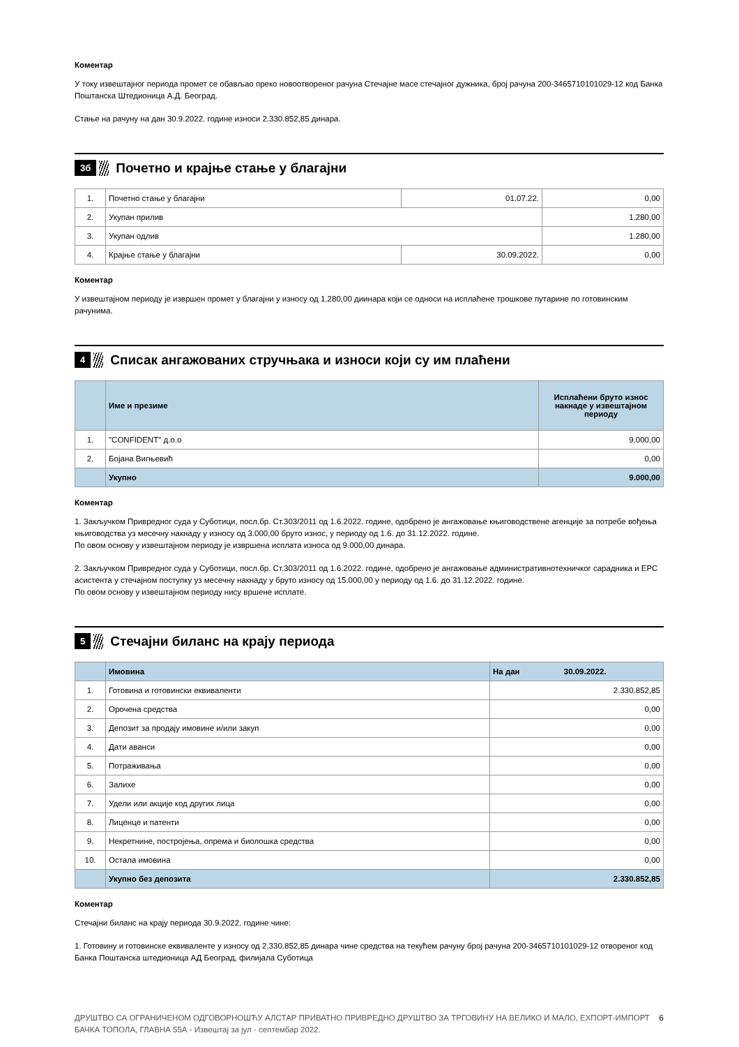Коментар
У току извештајног периода промет се обављао преко новоотвореног рачуна Стечајне масе стечајног дужника, број рачуна 200-3465710101029-12 код Банка Поштанска Штедионица А.Д. Београд.
Стање на рачуну на дан 30.9.2022. године износи 2.330.852,85 динара.
3б Почетно и крајње стање у благајни
| 1. | Почетно стање у благајни | 01.07.22. | 0,00 |
| 2. | Укупан прилив | | 1.280,00 |
| 3. | Укупан одлив | | 1.280,00 |
| 4. | Крајње стање у благајни | 30.09.2022. | 0,00 |
Коментар
У извештајном периоду је извршен промет у благајни у износу од 1.280,00 диинара који се односи на исплаћене трошкове путарине по готовинским рачунима.
4 Списак ангажованих стручњака и износи који су им плаћени
| | Име и презиме | Исплаћени бруто износ накнаде у извештајном периоду |
| --- | --- | --- |
| 1. | "CONFIDENT" д.о.о | 9.000,00 |
| 2. | Бојана Вигњевић | 0,00 |
| | Укупно | 9.000,00 |
Коментар
1. Закључком Привредног суда у Суботици, посл.бр. Ст.303/2011 од 1.6.2022. године, одобрено је ангажовање књиговодствене агенције за потребе вођења књиговодства уз месечну накнаду у износу од 3.000,00 бруто износ, у периоду од 1.6. до 31.12.2022. године.
По овом основу у извештајном периоду је извршена исплата износа од 9.000,00 динара.
2. Закључком Привредног суда у Суботици, посл.бр. Ст.303/2011 од 1.6.2022. године, одобрено је ангажовање административнотехничког сарадника и ЕРС асистента у стечајном поступку уз месечну накнаду у бруто износу од 15.000,00 у периоду од 1.6. до 31.12.2022. године.
По овом основу у извештајном периоду нису вршене исплате.
5 Стечајни биланс на крају периода
| | Имовина | На дан 30.09.2022. |
| 1. | Готовина и готовински еквиваленти | 2.330.852,85 |
| 2. | Орочена средства | 0,00 |
| 3. | Депозит за продају имовине и/или закуп | 0,00 |
| 4. | Дати аванси | 0,00 |
| 5. | Потраживања | 0,00 |
| 6. | Залихе | 0,00 |
| 7. | Удели или акције код других лица | 0,00 |
| 8. | Лиценце и патенти | 0,00 |
| 9. | Некретнине, постројења, опрема и биолошка средства | 0,00 |
| 10. | Остала имовина | 0,00 |
| | Укупно без депозита | 2.330.852,85 |
Коментар
Стечајни биланс на крају периода 30.9.2022. године чине:
1. Готовину и готовинске еквиваленте у износу од 2.330.852,85 динара чине средства на текућем рачуну број рачуна 200-3465710101029-12 отвореног код Банка Поштанска штедионица АД Београд, филијала Суботица
ДРУШТВО СА ОГРАНИЧЕНОМ ОДГОВОРНОШЋУ АЛСТАР ПРИВАТНО ПРИВРЕДНО ДРУШТВО ЗА ТРГОВИНУ НА ВЕЛИКО И МАЛО, ЕХПОРТ-ИМПОРТ БАЧКА ТОПОЛА, ГЛАВНА 55А - Извештај за јул - септембар 2022. 6